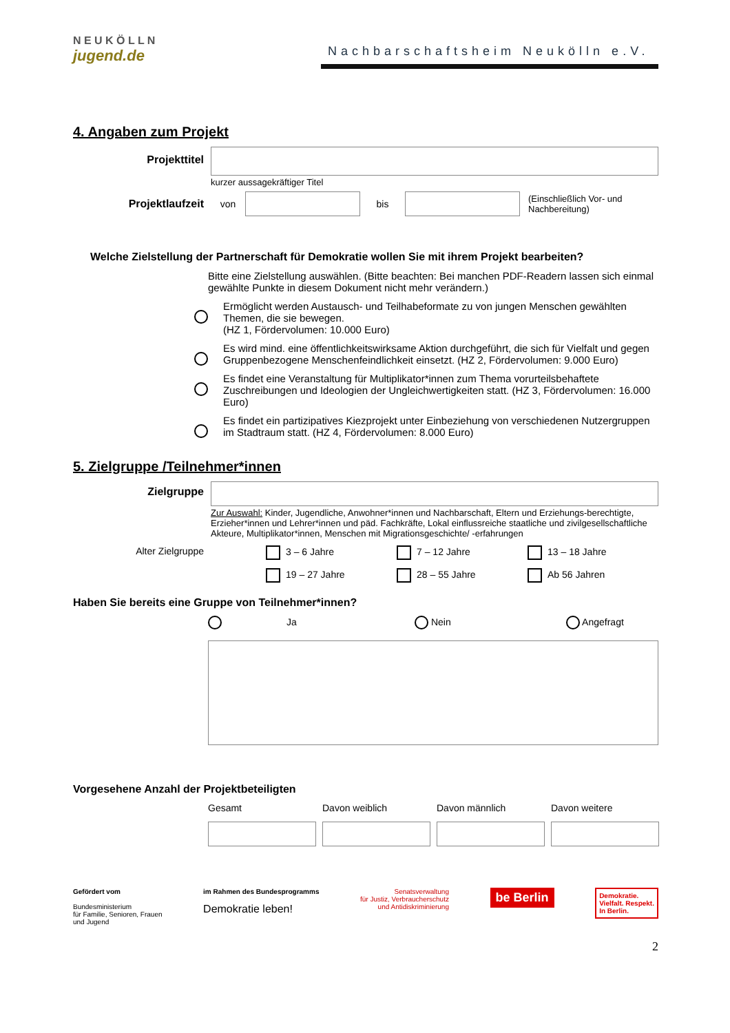N E U K Ö L L N
jugend.de
Nachbarschaftsheim Neukölln e.V.
4. Angaben zum Projekt
Projekttitel
kurzer aussagekräftiger Titel
Projektlaufzeit von bis
(Einschließlich Vor- und
Nachbereitung)
Welche Zielstellung der Partnerschaft für Demokratie wollen Sie mit ihrem Projekt bearbeiten?
Bitte eine Zielstellung auswählen. (Bitte beachten: Bei manchen PDF-Readern lassen sich einmal gewählte Punkte in diesem Dokument nicht mehr verändern.)
Ermöglicht werden Austausch- und Teilhabeformate zu von jungen Menschen gewählten Themen, die sie bewegen.
(HZ 1, Fördervolumen: 10.000 Euro)
Es wird mind. eine öffentlichkeitswirksame Aktion durchgeführt, die sich für Vielfalt und gegen Gruppenbezogene Menschenfeindlichkeit einsetzt. (HZ 2, Fördervolumen: 9.000 Euro)
Es findet eine Veranstaltung für Multiplikator*innen zum Thema vorurteilsbehaftete Zuschreibungen und Ideologien der Ungleichwertigkeiten statt. (HZ 3, Fördervolumen: 16.000 Euro)
Es findet ein partizipatives Kiezprojekt unter Einbeziehung von verschiedenen Nutzergruppen im Stadtraum statt. (HZ 4, Fördervolumen: 8.000 Euro)
5. Zielgruppe /Teilnehmer*innen
Zielgruppe
Zur Auswahl: Kinder, Jugendliche, Anwohner*innen und Nachbarschaft, Eltern und Erziehungs-berechtigte, Erzieher*innen und Lehrer*innen und päd. Fachkräfte, Lokal einflussreiche staatliche und zivilgesellschaftliche Akteure, Multiplikator*innen, Menschen mit Migrationsgeschichte/ -erfahrungen
Alter Zielgruppe 3 – 6 Jahre
7 – 12 Jahre
13 – 18 Jahre
19 – 27 Jahre
28 – 55 Jahre
Ab 56 Jahren
Haben Sie bereits eine Gruppe von Teilnehmer*innen?
Ja Nein Angefragt
Vorgesehene Anzahl der Projektbeteiligten
Gesamt
Davon weiblich
Davon männlich
Davon weitere
Gefördert vom
Bundesministerium
für Familie, Senioren, Frauen
und Jugend
im Rahmen des Bundesprogramms
Demokratie leben!
Senatsverwaltung
für Justiz, Verbraucherschutz
und Antidiskriminierung
be Berlin
Demokratie.
Vielfalt. Respekt.
In Berlin.
2